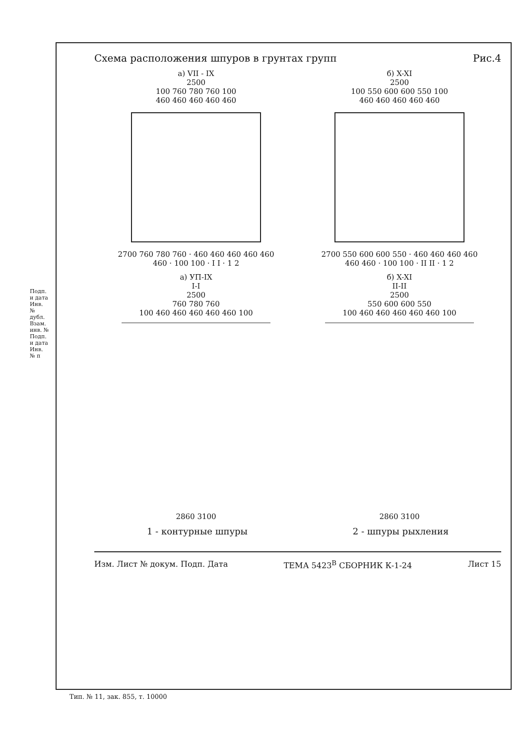Схема расположения шпуров в грунтах групп Рис.4
а) VII - IX
2500
100 760 780 760 100
460 460 460 460 460
2700 760 780 760 · 460 460 460 460 460 460 · 100 100 · I I · 1 2
б) X-XI
2500
100 550 600 600 550 100
460 460 460 460 460
2700 550 600 600 550 · 460 460 460 460 460 460 · 100 100 · II II · 1 2
а) УП-IX
I-I
2500
760 780 760
100 460 460 460 460 460 100 2860 3100
б) X-XI
II-II
2500
550 600 600 550
100 460 460 460 460 460 100 2860 3100
1 - контурные шпуры 2 - шпуры рыхления
Изм. Лист № докум. Подп. Дата ТЕМА 5423<sup>В</sup> СБОРНИК К-1-24 Лист 15
Подп. и дата Инв. № дубл. Взам. инв. № Подп. и дата Инв. № п
Тип. № 11, зак. 855, т. 10000